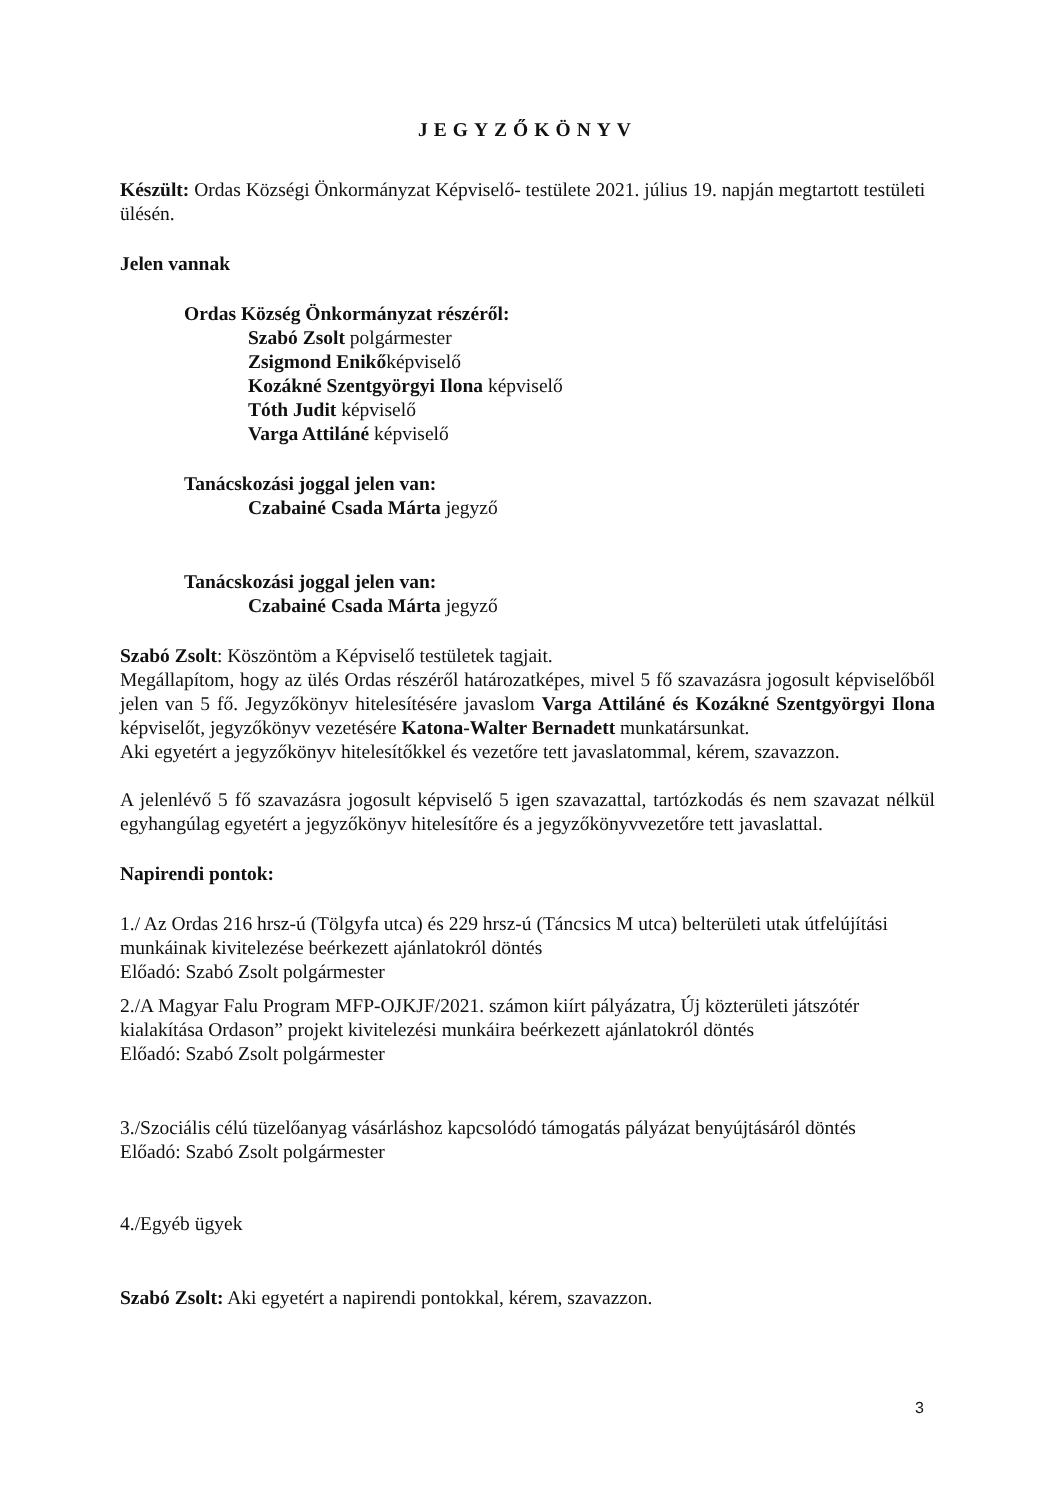JEGYZŐKÖNYV
Készült: Ordas Községi Önkormányzat Képviselő- testülete 2021. július 19. napján megtartott testületi ülésén.
Jelen vannak
Ordas Község Önkormányzat részéről:
Szabó Zsolt polgármester
Zsigmond Enikőképviselő
Kozákné Szentgyörgyi Ilona képviselő
Tóth Judit képviselő
Varga Attiláné képviselő
Tanácskozási joggal jelen van:
Czabainé Csada Márta jegyző
Tanácskozási joggal jelen van:
Czabainé Csada Márta jegyző
Szabó Zsolt: Köszöntöm a Képviselő testületek tagjait.
Megállapítom, hogy az ülés Ordas részéről határozatképes, mivel 5 fő szavazásra jogosult képviselőből jelen van 5 fő. Jegyzőkönyv hitelesítésére javaslom Varga Attiláné és Kozákné Szentgyörgyi Ilona képviselőt, jegyzőkönyv vezetésére Katona-Walter Bernadett munkatársunkat.
Aki egyetért a jegyzőkönyv hitelesítőkkel és vezetőre tett javaslatommal, kérem, szavazzon.
A jelenlévő 5 fő szavazásra jogosult képviselő 5 igen szavazattal, tartózkodás és nem szavazat nélkül egyhangúlag egyetért a jegyzőkönyv hitelesítőre és a jegyzőkönyvvezetőre tett javaslattal.
Napirendi pontok:
1./ Az Ordas 216 hrsz-ú (Tölgyfa utca) és 229 hrsz-ú (Táncsics M utca) belterületi utak útfelújítási munkáinak kivitelezése beérkezett ajánlatokról döntés
Előadó: Szabó Zsolt polgármester
2./A Magyar Falu Program MFP-OJKJF/2021. számon kiírt pályázatra, Új közterületi játszótér kialakítása Ordason” projekt kivitelezési munkáira beérkezett ajánlatokról döntés
Előadó: Szabó Zsolt polgármester
3./Szociális célú tüzelőanyag vásárláshoz kapcsolódó támogatás pályázat benyújtásáról döntés
Előadó: Szabó Zsolt polgármester
4./Egyéb ügyek
Szabó Zsolt: Aki egyetért a napirendi pontokkal, kérem, szavazzon.
3